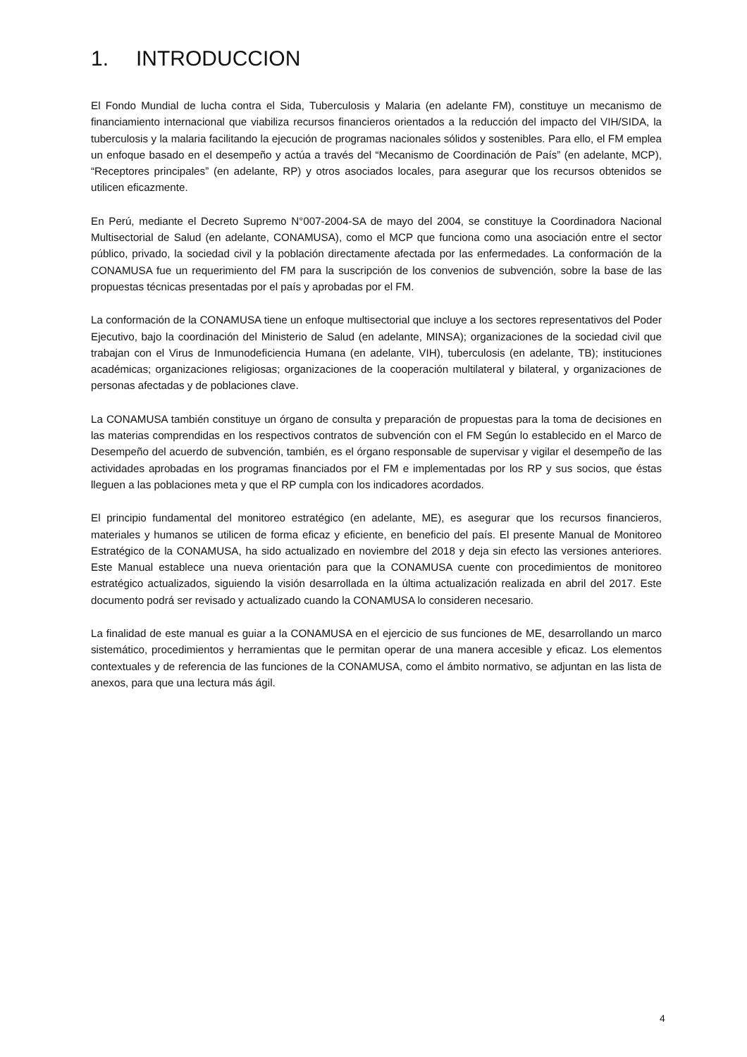1. INTRODUCCION
El Fondo Mundial de lucha contra el Sida, Tuberculosis y Malaria (en adelante FM), constituye un mecanismo de financiamiento internacional que viabiliza recursos financieros orientados a la reducción del impacto del VIH/SIDA, la tuberculosis y la malaria facilitando la ejecución de programas nacionales sólidos y sostenibles. Para ello, el FM emplea un enfoque basado en el desempeño y actúa a través del “Mecanismo de Coordinación de País” (en adelante, MCP), “Receptores principales” (en adelante, RP) y otros asociados locales, para asegurar que los recursos obtenidos se utilicen eficazmente.
En Perú, mediante el Decreto Supremo N°007-2004-SA de mayo del 2004, se constituye la Coordinadora Nacional Multisectorial de Salud (en adelante, CONAMUSA), como el MCP que funciona como una asociación entre el sector público, privado, la sociedad civil y la población directamente afectada por las enfermedades. La conformación de la CONAMUSA fue un requerimiento del FM para la suscripción de los convenios de subvención, sobre la base de las propuestas técnicas presentadas por el país y aprobadas por el FM.
La conformación de la CONAMUSA tiene un enfoque multisectorial que incluye a los sectores representativos del Poder Ejecutivo, bajo la coordinación del Ministerio de Salud (en adelante, MINSA); organizaciones de la sociedad civil que trabajan con el Virus de Inmunodeficiencia Humana (en adelante, VIH), tuberculosis (en adelante, TB); instituciones académicas; organizaciones religiosas; organizaciones de la cooperación multilateral y bilateral, y organizaciones de personas afectadas y de poblaciones clave.
La CONAMUSA también constituye un órgano de consulta y preparación de propuestas para la toma de decisiones en las materias comprendidas en los respectivos contratos de subvención con el FM Según lo establecido en el Marco de Desempeño del acuerdo de subvención, también, es el órgano responsable de supervisar y vigilar el desempeño de las actividades aprobadas en los programas financiados por el FM e implementadas por los RP y sus socios, que éstas lleguen a las poblaciones meta y que el RP cumpla con los indicadores acordados.
El principio fundamental del monitoreo estratégico (en adelante, ME), es asegurar que los recursos financieros, materiales y humanos se utilicen de forma eficaz y eficiente, en beneficio del país. El presente Manual de Monitoreo Estratégico de la CONAMUSA, ha sido actualizado en noviembre del 2018 y deja sin efecto las versiones anteriores. Este Manual establece una nueva orientación para que la CONAMUSA cuente con procedimientos de monitoreo estratégico actualizados, siguiendo la visión desarrollada en la última actualización realizada en abril del 2017. Este documento podrá ser revisado y actualizado cuando la CONAMUSA lo consideren necesario.
La finalidad de este manual es guiar a la CONAMUSA en el ejercicio de sus funciones de ME, desarrollando un marco sistemático, procedimientos y herramientas que le permitan operar de una manera accesible y eficaz. Los elementos contextuales y de referencia de las funciones de la CONAMUSA, como el ámbito normativo, se adjuntan en las lista de anexos, para que una lectura más ágil.
4